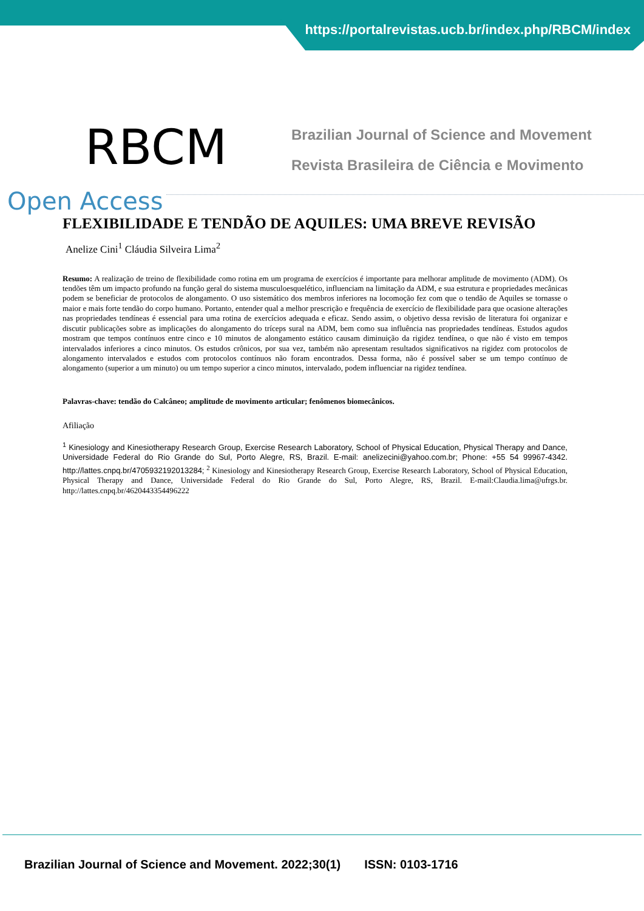https://portalrevistas.ucb.br/index.php/RBCM/index
RBCM
Brazilian Journal of Science and Movement
Revista Brasileira de Ciência e Movimento
Open Access
FLEXIBILIDADE E TENDÃO DE AQUILES: UMA BREVE REVISÃO
Anelize Cini<sup>1</sup> Cláudia Silveira Lima<sup>2</sup>
Resumo: A realização de treino de flexibilidade como rotina em um programa de exercícios é importante para melhorar amplitude de movimento (ADM). Os tendões têm um impacto profundo na função geral do sistema musculoesquelético, influenciam na limitação da ADM, e sua estrutura e propriedades mecânicas podem se beneficiar de protocolos de alongamento. O uso sistemático dos membros inferiores na locomoção fez com que o tendão de Aquiles se tornasse o maior e mais forte tendão do corpo humano. Portanto, entender qual a melhor prescrição e frequência de exercício de flexibilidade para que ocasione alterações nas propriedades tendíneas é essencial para uma rotina de exercícios adequada e eficaz. Sendo assim, o objetivo dessa revisão de literatura foi organizar e discutir publicações sobre as implicações do alongamento do tríceps sural na ADM, bem como sua influência nas propriedades tendíneas. Estudos agudos mostram que tempos contínuos entre cinco e 10 minutos de alongamento estático causam diminuição da rigidez tendínea, o que não é visto em tempos intervalados inferiores a cinco minutos. Os estudos crônicos, por sua vez, também não apresentam resultados significativos na rigidez com protocolos de alongamento intervalados e estudos com protocolos contínuos não foram encontrados. Dessa forma, não é possível saber se um tempo contínuo de alongamento (superior a um minuto) ou um tempo superior a cinco minutos, intervalado, podem influenciar na rigidez tendínea.
Palavras-chave: tendão do Calcâneo; amplitude de movimento articular; fenômenos biomecânicos.
Afiliação
<sup>1</sup> Kinesiology and Kinesiotherapy Research Group, Exercise Research Laboratory, School of Physical Education, Physical Therapy and Dance, Universidade Federal do Rio Grande do Sul, Porto Alegre, RS, Brazil. E-mail: anelizecini@yahoo.com.br; Phone: +55 54 99967-4342. http://lattes.cnpq.br/4705932192013284; <sup>2</sup> Kinesiology and Kinesiotherapy Research Group, Exercise Research Laboratory, School of Physical Education, Physical Therapy and Dance, Universidade Federal do Rio Grande do Sul, Porto Alegre, RS, Brazil. E-mail:Claudia.lima@ufrgs.br. http://lattes.cnpq.br/4620443354496222
Brazilian Journal of Science and Movement. 2022;30(1) ISSN: 0103-1716